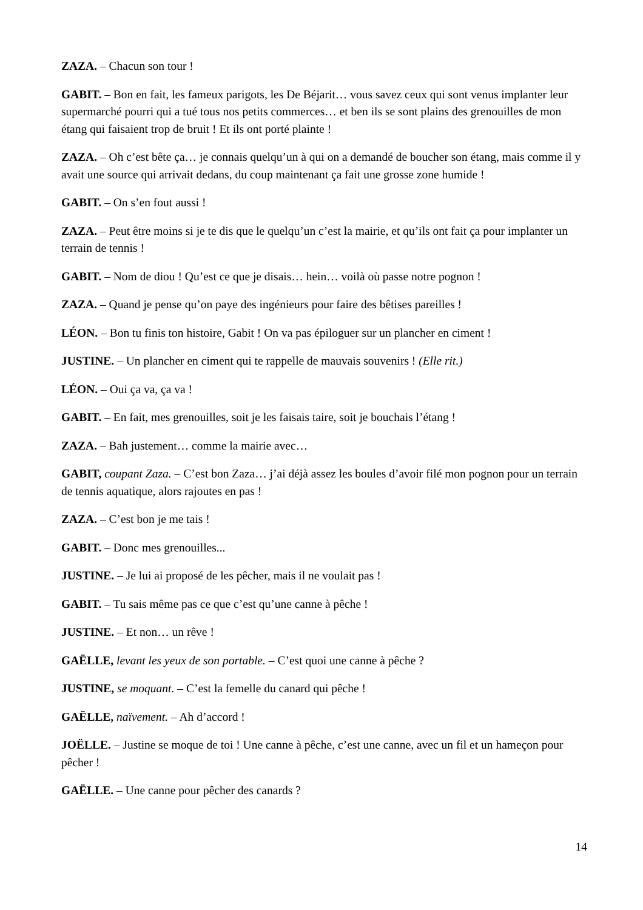ZAZA. – Chacun son tour !
GABIT. – Bon en fait, les fameux parigots, les De Béjarit… vous savez ceux qui sont venus implanter leur supermarché pourri qui a tué tous nos petits commerces… et ben ils se sont plains des grenouilles de mon étang qui faisaient trop de bruit ! Et ils ont porté plainte !
ZAZA. – Oh c’est bête ça… je connais quelqu’un à qui on a demandé de boucher son étang, mais comme il y avait une source qui arrivait dedans, du coup maintenant ça fait une grosse zone humide !
GABIT. – On s’en fout aussi !
ZAZA. – Peut être moins si je te dis que le quelqu’un c’est la mairie, et qu’ils ont fait ça pour implanter un terrain de tennis !
GABIT. – Nom de diou ! Qu’est ce que je disais… hein… voilà où passe notre pognon !
ZAZA. – Quand je pense qu’on paye des ingénieurs pour faire des bêtises pareilles !
LÉON. – Bon tu finis ton histoire, Gabit ! On va pas épiloguer sur un plancher en ciment !
JUSTINE. – Un plancher en ciment qui te rappelle de mauvais souvenirs ! (Elle rit.)
LÉON. – Oui ça va, ça va !
GABIT. – En fait, mes grenouilles, soit je les faisais taire, soit je bouchais l’étang !
ZAZA. – Bah justement… comme la mairie avec…
GABIT, coupant Zaza. – C’est bon Zaza… j’ai déjà assez les boules d’avoir filé mon pognon pour un terrain de tennis aquatique, alors rajoutes en pas !
ZAZA. – C’est bon je me tais !
GABIT. – Donc mes grenouilles...
JUSTINE. – Je lui ai proposé de les pêcher, mais il ne voulait pas !
GABIT. – Tu sais même pas ce que c’est qu’une canne à pêche !
JUSTINE. – Et non… un rêve !
GAËLLE, levant les yeux de son portable. – C’est quoi une canne à pêche ?
JUSTINE, se moquant. – C’est la femelle du canard qui pêche !
GAËLLE, naïvement. – Ah d’accord !
JOËLLE. – Justine se moque de toi ! Une canne à pêche, c’est une canne, avec un fil et un hameçon pour pêcher !
GAËLLE. – Une canne pour pêcher des canards ?
14